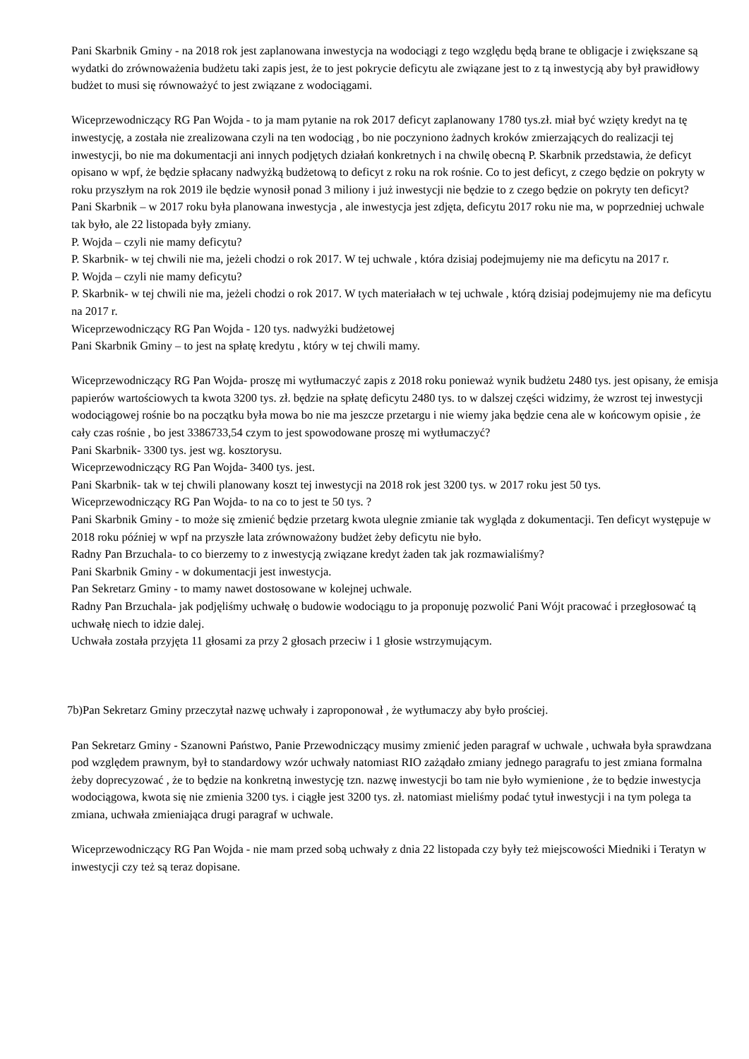Pani Skarbnik Gminy - na 2018 rok jest zaplanowana inwestycja na wodociągi z tego względu będą brane te obligacje i zwiększane są wydatki do zrównoważenia budżetu taki zapis jest, że to jest pokrycie deficytu ale związane jest to z tą inwestycją aby był prawidłowy budżet to musi się równoważyć to jest związane z wodociągami.
Wiceprzewodniczący RG Pan Wojda - to ja mam pytanie na rok 2017 deficyt zaplanowany 1780 tys.zł. miał być wzięty kredyt na tę inwestycję, a została nie zrealizowana czyli na ten wodociąg , bo nie poczyniono żadnych kroków zmierzających do realizacji tej inwestycji, bo nie ma dokumentacji ani innych podjętych działań konkretnych i na chwilę obecną P. Skarbnik przedstawia, że deficyt opisano w wpf, że będzie spłacany nadwyżką budżetową to deficyt z roku na rok rośnie. Co to jest deficyt, z czego będzie on pokryty w roku przyszłym na rok 2019 ile będzie wynosił ponad 3 miliony i już inwestycji nie będzie to z czego będzie on pokryty ten deficyt?
Pani Skarbnik – w 2017 roku była planowana inwestycja , ale inwestycja jest zdjęta, deficytu 2017 roku nie ma, w poprzedniej uchwale tak było, ale 22 listopada były zmiany.
P. Wojda – czyli nie mamy deficytu?
P. Skarbnik- w tej chwili nie ma, jeżeli chodzi o rok 2017. W tej uchwale , która dzisiaj podejmujemy nie ma deficytu na 2017 r.
P. Wojda – czyli nie mamy deficytu?
P. Skarbnik- w tej chwili nie ma, jeżeli chodzi o rok 2017. W tych materiałach w tej uchwale , którą dzisiaj podejmujemy nie ma deficytu na 2017 r.
Wiceprzewodniczący RG Pan Wojda - 120 tys. nadwyżki budżetowej
Pani Skarbnik Gminy – to jest na spłatę kredytu , który w tej chwili mamy.
Wiceprzewodniczący RG Pan Wojda- proszę mi wytłumaczyć zapis z 2018 roku ponieważ wynik budżetu 2480 tys. jest opisany, że emisja papierów wartościowych ta kwota 3200 tys. zł. będzie na spłatę deficytu 2480 tys. to w dalszej części widzimy, że wzrost tej inwestycji wodociągowej rośnie bo na początku była mowa bo nie ma jeszcze przetargu i nie wiemy jaka będzie cena ale w końcowym opisie , że cały czas rośnie , bo jest 3386733,54 czym to jest spowodowane proszę mi wytłumaczyć?
Pani Skarbnik- 3300 tys. jest wg. kosztorysu.
Wiceprzewodniczący RG Pan Wojda- 3400 tys. jest.
Pani Skarbnik- tak w tej chwili planowany koszt tej inwestycji na 2018 rok jest 3200 tys. w 2017 roku jest 50 tys.
Wiceprzewodniczący RG Pan Wojda- to na co to jest te 50 tys. ?
Pani Skarbnik Gminy - to może się zmienić będzie przetarg kwota ulegnie zmianie tak wygląda z dokumentacji. Ten deficyt występuje w 2018 roku później w wpf na przyszłe lata zrównoważony budżet żeby deficytu nie było.
Radny Pan Brzuchala- to co bierzemy to z inwestycją związane kredyt żaden tak jak rozmawialiśmy?
Pani Skarbnik Gminy - w dokumentacji jest inwestycja.
Pan Sekretarz Gminy - to mamy nawet dostosowane w kolejnej uchwale.
Radny Pan Brzuchala- jak podjęliśmy uchwałę o budowie wodociągu to ja proponuję pozwolić Pani Wójt pracować i przegłosować tą uchwałę niech to idzie dalej.
Uchwała została przyjęta 11 głosami za przy 2 głosach przeciw i 1 głosie wstrzymującym.
7b)Pan Sekretarz Gminy przeczytał nazwę uchwały i zaproponował , że wytłumaczy aby było prościej.
Pan Sekretarz Gminy - Szanowni Państwo, Panie Przewodniczący musimy zmienić jeden paragraf w uchwale , uchwała była sprawdzana pod względem prawnym, był to standardowy wzór uchwały natomiast RIO zażądało zmiany jednego paragrafu to jest zmiana formalna żeby doprecyzować , że to będzie na konkretną inwestycję tzn. nazwę inwestycji bo tam nie było wymienione , że to będzie inwestycja wodociągowa, kwota się nie zmienia 3200 tys. i ciągłe jest 3200 tys. zł. natomiast mieliśmy podać tytuł inwestycji i na tym polega ta zmiana, uchwała zmieniająca drugi paragraf w uchwale.
Wiceprzewodniczący RG Pan Wojda - nie mam przed sobą uchwały z dnia 22 listopada czy były też miejscowości Miedniki i Teratyn w inwestycji czy też są teraz dopisane.